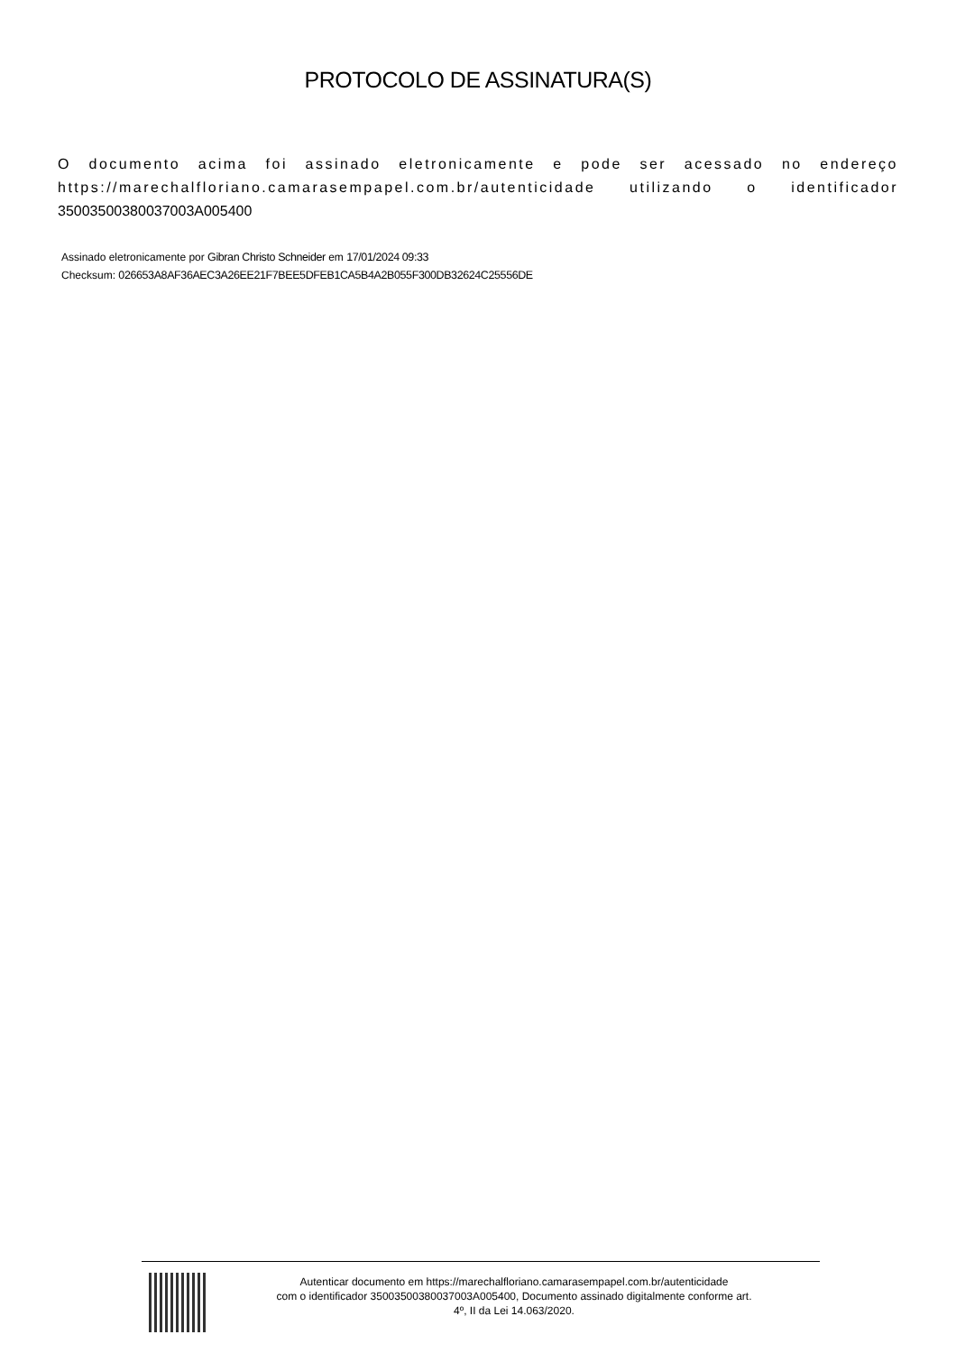PROTOCOLO DE ASSINATURA(S)
O documento acima foi assinado eletronicamente e pode ser acessado no endereço https://marechalfloriano.camarasempapel.com.br/autenticidade utilizando o identificador 35003500380037003A005400
Assinado eletronicamente por Gibran Christo Schneider em 17/01/2024 09:33
Checksum: 026653A8AF36AEC3A26EE21F7BEE5DFEB1CA5B4A2B055F300DB32624C25556DE
Autenticar documento em https://marechalfloriano.camarasempapel.com.br/autenticidade
com o identificador 35003500380037003A005400, Documento assinado digitalmente conforme art.
4º, II da Lei 14.063/2020.